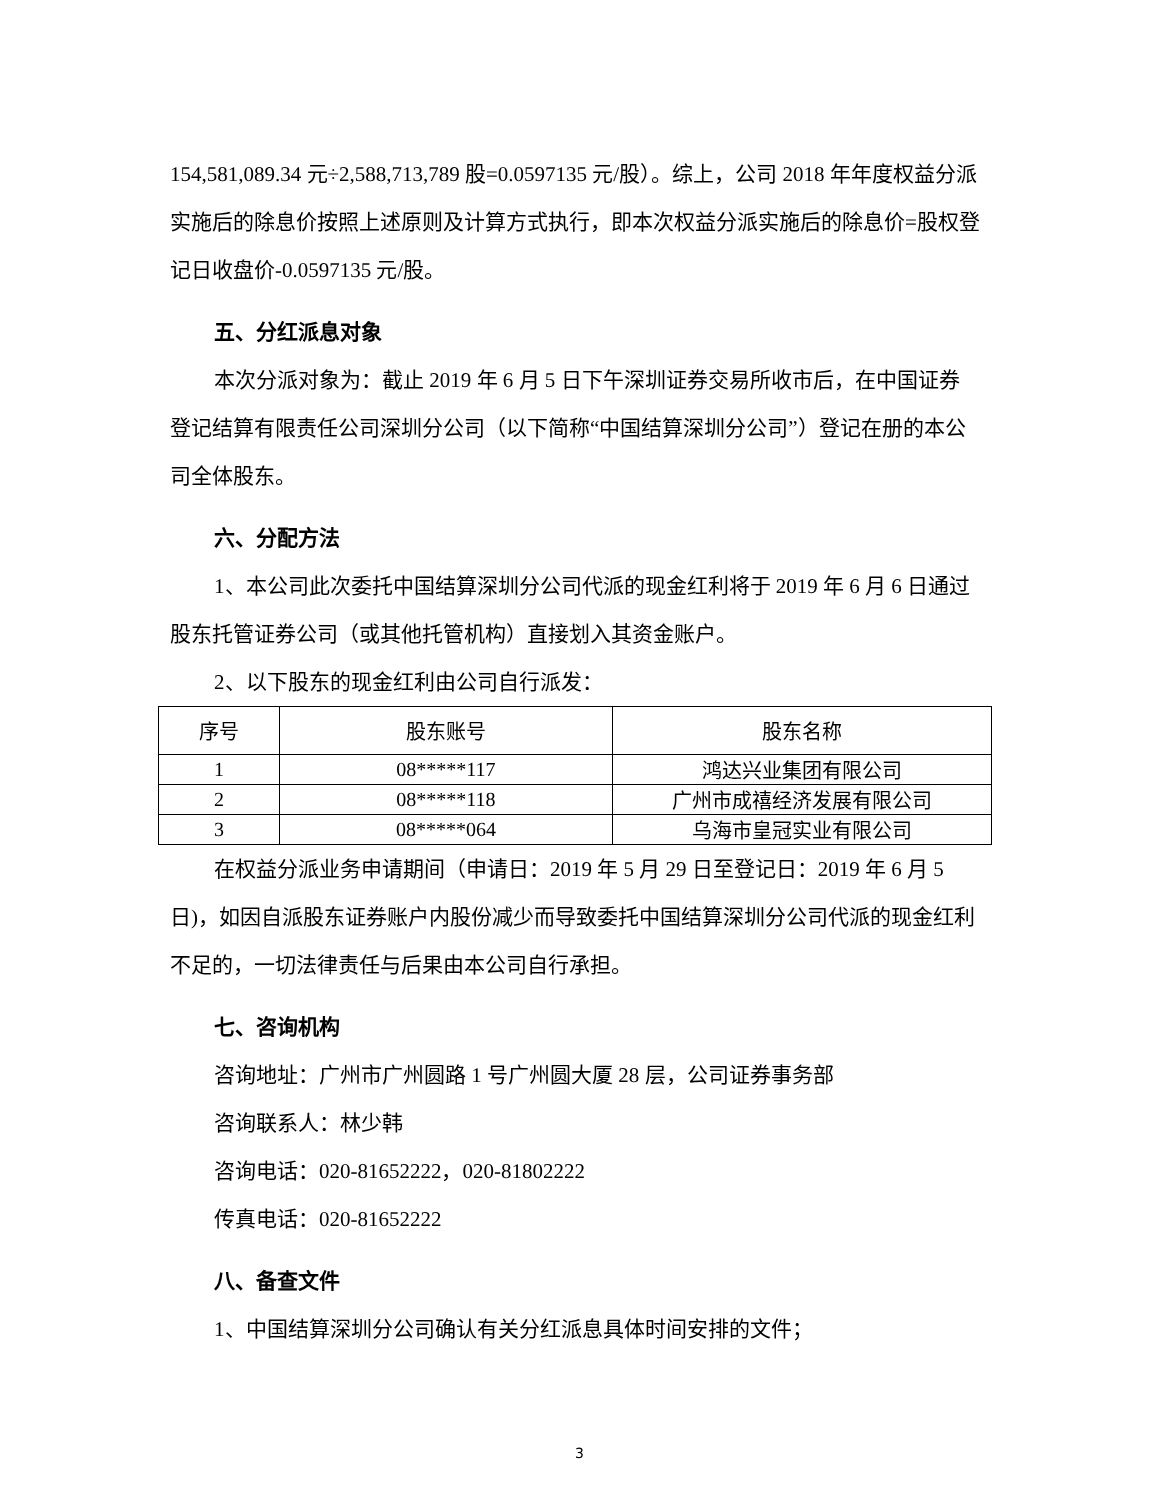154,581,089.34 元÷2,588,713,789 股=0.0597135 元/股）。综上，公司 2018 年年度权益分派实施后的除息价按照上述原则及计算方式执行，即本次权益分派实施后的除息价=股权登记日收盘价-0.0597135 元/股。
五、分红派息对象
本次分派对象为：截止 2019 年 6 月 5 日下午深圳证券交易所收市后，在中国证券登记结算有限责任公司深圳分公司（以下简称“中国结算深圳分公司”）登记在册的本公司全体股东。
六、分配方法
1、本公司此次委托中国结算深圳分公司代派的现金红利将于 2019 年 6 月 6 日通过股东托管证券公司（或其他托管机构）直接划入其资金账户。
2、以下股东的现金红利由公司自行派发：
| 序号 | 股东账号 | 股东名称 |
| --- | --- | --- |
| 1 | 08*****117 | 鸿达兴业集团有限公司 |
| 2 | 08*****118 | 广州市成禧经济发展有限公司 |
| 3 | 08*****064 | 乌海市皇冠实业有限公司 |
在权益分派业务申请期间（申请日：2019 年 5 月 29 日至登记日：2019 年 6 月 5 日)，如因自派股东证券账户内股份减少而导致委托中国结算深圳分公司代派的现金红利不足的，一切法律责任与后果由本公司自行承担。
七、咨询机构
咨询地址：广州市广州圆路 1 号广州圆大厦 28 层，公司证券事务部
咨询联系人：林少韩
咨询电话：020-81652222，020-81802222
传真电话：020-81652222
八、备查文件
1、中国结算深圳分公司确认有关分红派息具体时间安排的文件；
3